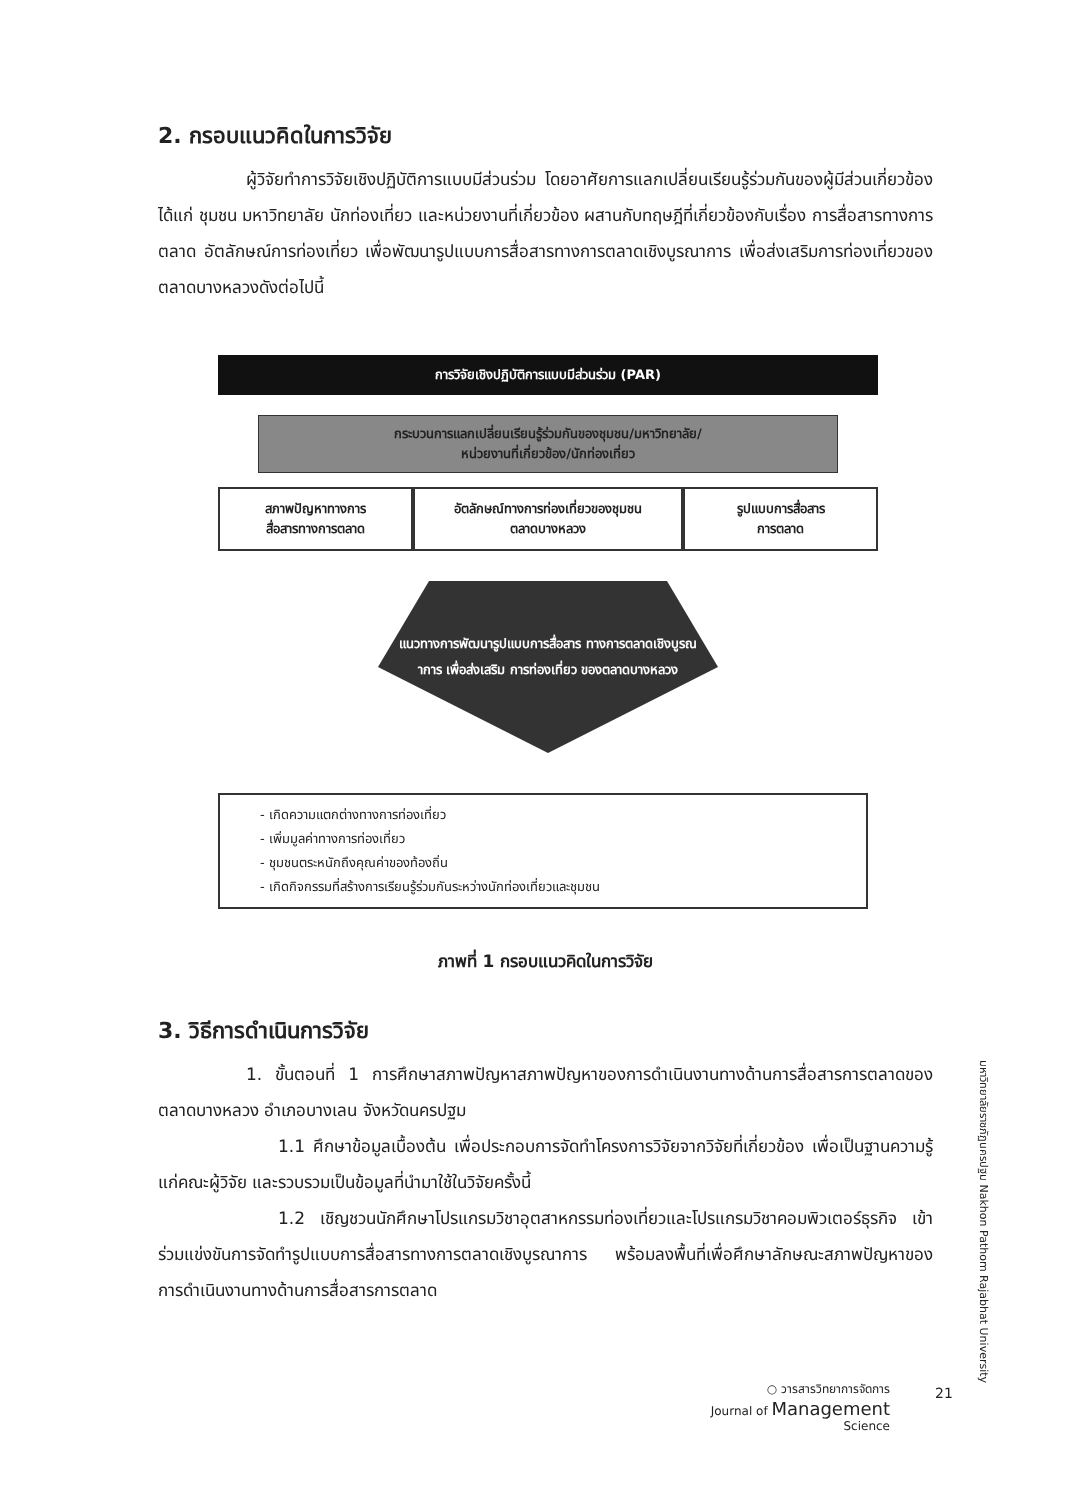2. กรอบแนวคิดในการวิจัย
ผู้วิจัยทำการวิจัยเชิงปฏิบัติการแบบมีส่วนร่วม โดยอาศัยการแลกเปลี่ยนเรียนรู้ร่วมกันของผู้มีส่วนเกี่ยวข้อง ได้แก่ ชุมชน มหาวิทยาลัย นักท่องเที่ยว และหน่วยงานที่เกี่ยวข้อง ผสานกับทฤษฎีที่เกี่ยวข้องกับเรื่อง การสื่อสารทางการตลาด อัตลักษณ์การท่องเที่ยว เพื่อพัฒนารูปแบบการสื่อสารทางการตลาดเชิงบูรณาการ เพื่อส่งเสริมการท่องเที่ยวของตลาดบางหลวงดังต่อไปนี้
การวิจัยเชิงปฏิบัติการแบบมีส่วนร่วม (PAR)
กระบวนการแลกเปลี่ยนเรียนรู้ร่วมกันของชุมชน/มหาวิทยาลัย/
หน่วยงานที่เกี่ยวข้อง/นักท่องเที่ยว
สภาพปัญหาทางการ
สื่อสารทางการตลาด
อัตลักษณ์ทางการท่องเที่ยวของชุมชน
ตลาดบางหลวง
รูปแบบการสื่อสาร
การตลาด
แนวทางการพัฒนารูปแบบการสื่อสาร ทางการตลาดเชิงบูรณาการ เพื่อส่งเสริม การท่องเที่ยว ของตลาดบางหลวง
- เกิดความแตกต่างทางการท่องเที่ยว
- เพิ่มมูลค่าทางการท่องเที่ยว
- ชุมชนตระหนักถึงคุณค่าของท้องถิ่น
- เกิดกิจกรรมที่สร้างการเรียนรู้ร่วมกันระหว่างนักท่องเที่ยวและชุมชน
ภาพที่ 1 กรอบแนวคิดในการวิจัย
3. วิธีการดำเนินการวิจัย
1. ขั้นตอนที่ 1 การศึกษาสภาพปัญหาสภาพปัญหาของการดำเนินงานทางด้านการสื่อสารการตลาดของตลาดบางหลวง อำเภอบางเลน จังหวัดนครปฐม
1.1 ศึกษาข้อมูลเบื้องต้น เพื่อประกอบการจัดทำโครงการวิจัยจากวิจัยที่เกี่ยวข้อง เพื่อเป็นฐานความรู้แก่คณะผู้วิจัย และรวบรวมเป็นข้อมูลที่นำมาใช้ในวิจัยครั้งนี้
1.2 เชิญชวนนักศึกษาโปรแกรมวิชาอุตสาหกรรมท่องเที่ยวและโปรแกรมวิชาคอมพิวเตอร์ธุรกิจ เข้าร่วมแข่งขันการจัดทำรูปแบบการสื่อสารทางการตลาดเชิงบูรณาการ พร้อมลงพื้นที่เพื่อศึกษาลักษณะสภาพปัญหาของการดำเนินงานทางด้านการสื่อสารการตลาด
มหาวิทยาลัยราชภัฏนครปฐม Nakhon Pathom Rajabhat University
○ วารสารวิทยาการจัดการ
Journal of Management
Science
21